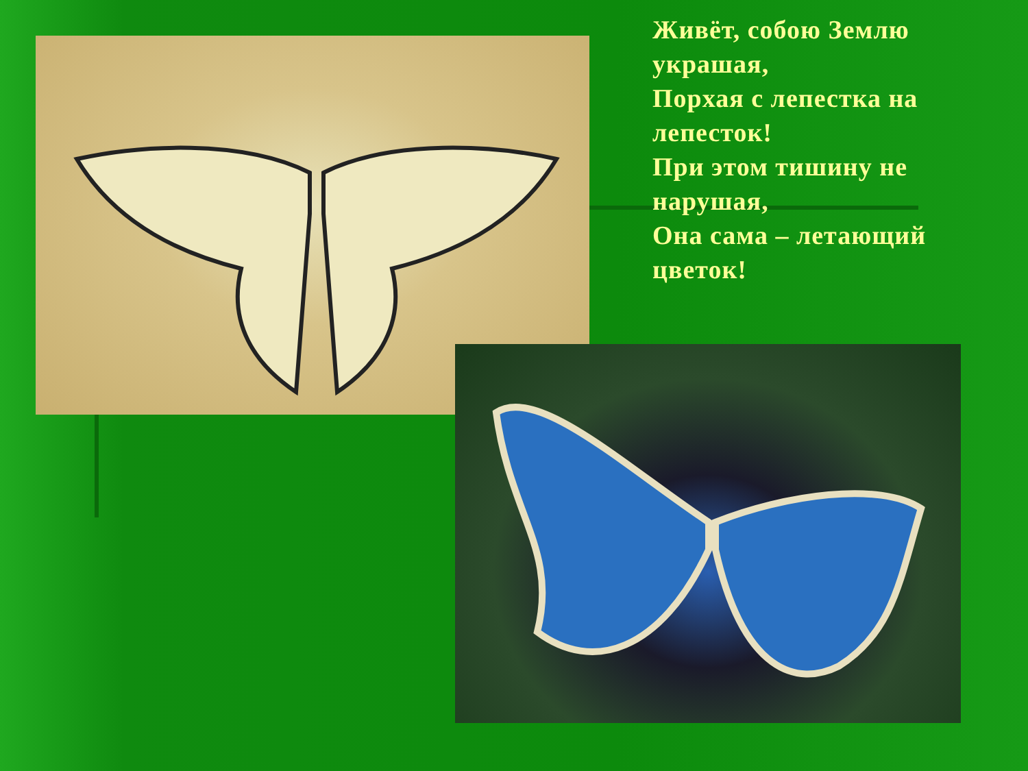Живёт, собою Землю украшая,
Порхая с лепестка на лепесток!
При этом тишину не нарушая,
Она сама – летающий цветок!